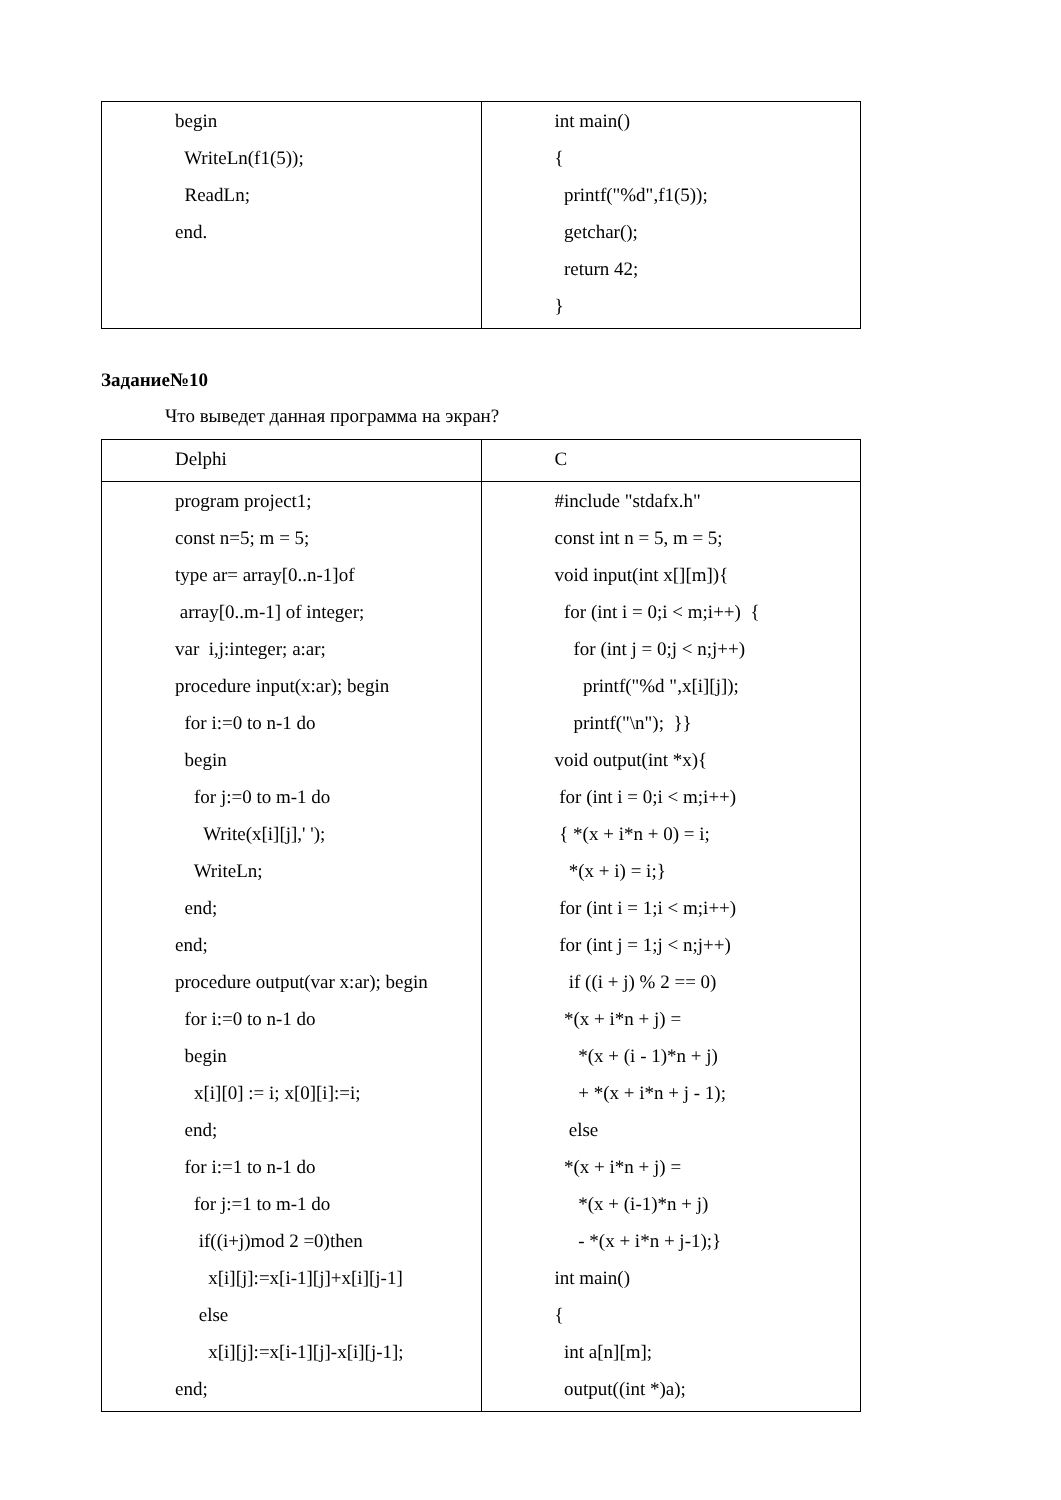| begin WriteLn(f1(5)); ReadLn; end. | int main() { printf("%d",f1(5)); getchar(); return 42; } |
Задание№10
Что выведет данная программа на экран?
| Delphi | C |
| program project1; const n=5; m = 5; type ar= array[0..n-1]of array[0..m-1] of integer; var i,j:integer; a:ar; procedure input(x:ar); begin for i:=0 to n-1 do begin for j:=0 to m-1 do Write(x[i][j],' '); WriteLn; end; end; procedure output(var x:ar); begin for i:=0 to n-1 do begin x[i][0] := i; x[0][i]:=i; end; for i:=1 to n-1 do for j:=1 to m-1 do if((i+j)mod 2 =0)then x[i][j]:=x[i-1][j]+x[i][j-1] else x[i][j]:=x[i-1][j]-x[i][j-1]; end; | #include "stdafx.h" const int n = 5, m = 5; void input(int x[][m]){ for (int i = 0;i < m;i++) { for (int j = 0;j < n;j++) printf("%d ",x[i][j]); printf("\n"); }} void output(int *x){ for (int i = 0;i < m;i++) { *(x + i*n + 0) = i; *(x + i) = i;} for (int i = 1;i < m;i++) for (int j = 1;j < n;j++) if ((i + j) % 2 == 0) *(x + i*n + j) = *(x + (i - 1)*n + j) + *(x + i*n + j - 1); else *(x + i*n + j) = *(x + (i-1)*n + j) - *(x + i*n + j-1);} int main() { int a[n][m]; output((int *)a); |